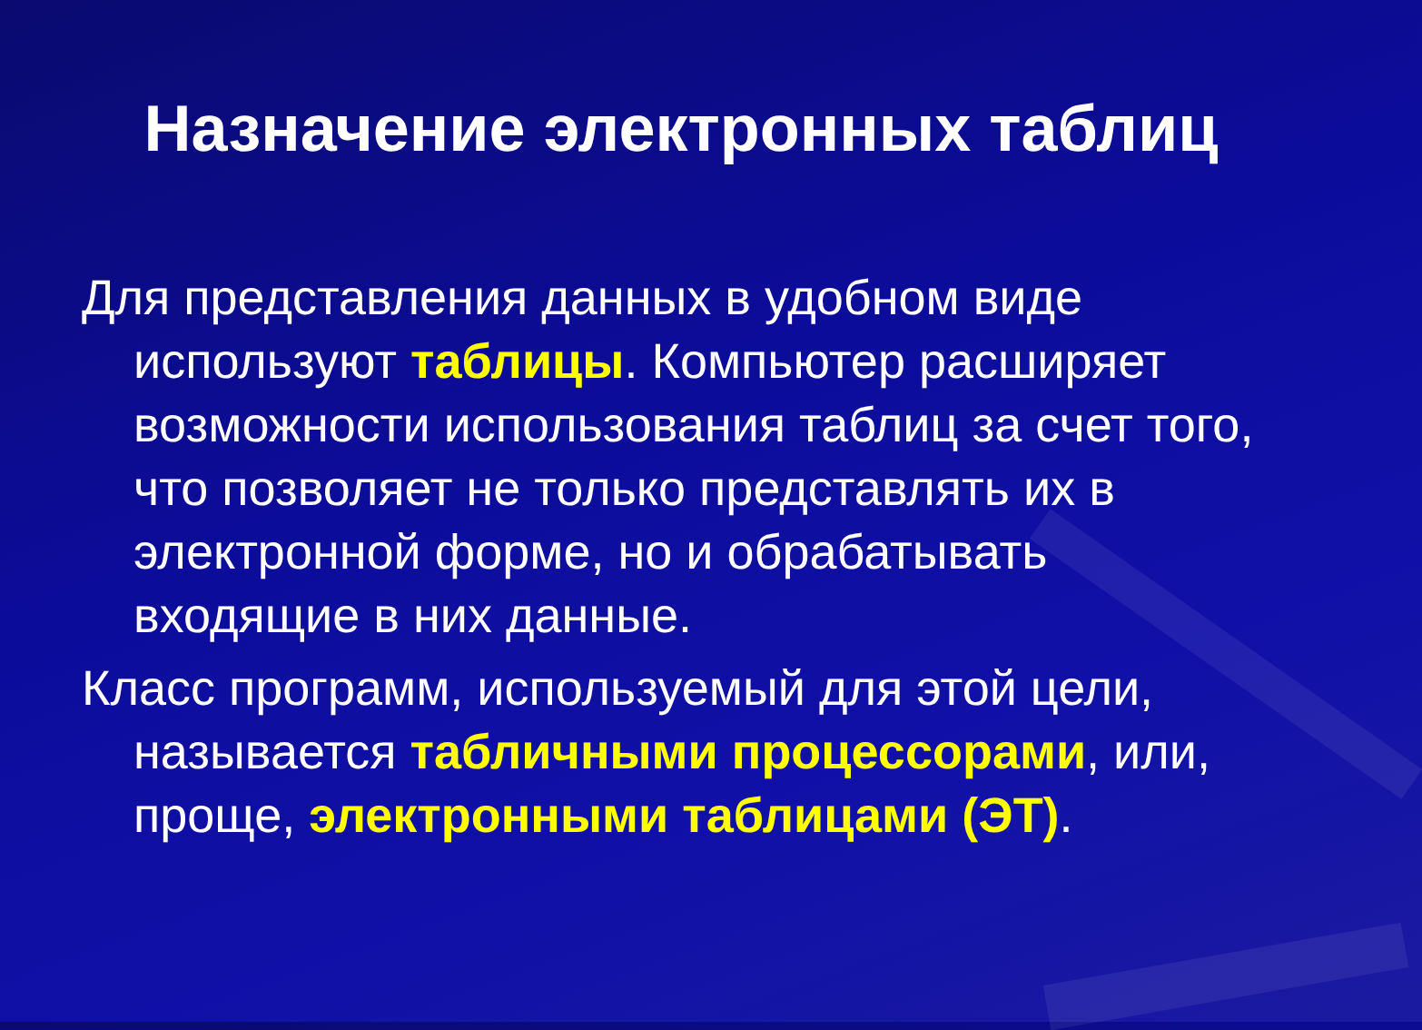Назначение электронных таблиц
Для представления данных в удобном виде используют таблицы. Компьютер расширяет возможности использования таблиц за счет того, что позволяет не только представлять их в электронной форме, но и обрабатывать входящие в них данные.
Класс программ, используемый для этой цели, называется табличными процессорами, или, проще, электронными таблицами (ЭТ).